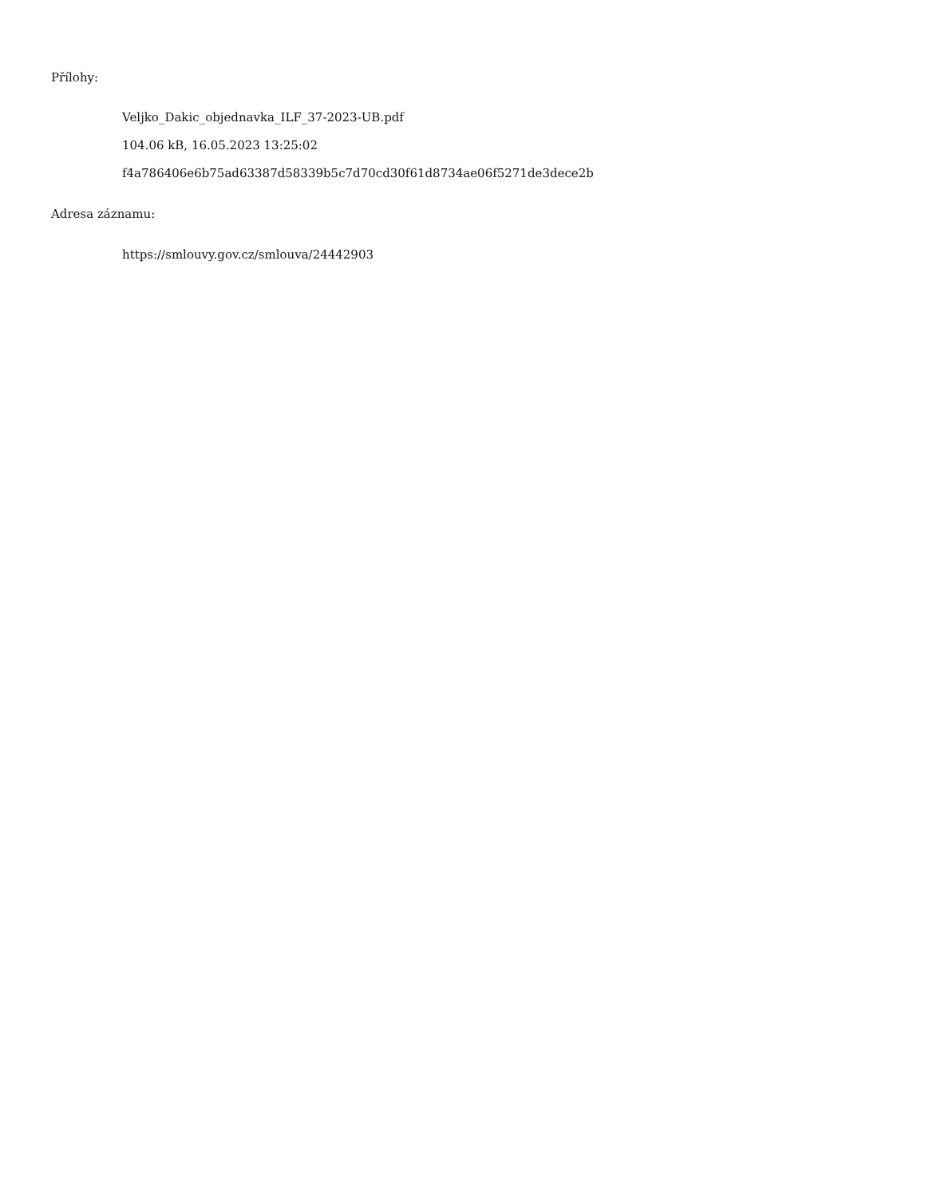Přílohy:
Veljko_Dakic_objednavka_ILF_37-2023-UB.pdf
104.06 kB, 16.05.2023 13:25:02
f4a786406e6b75ad63387d58339b5c7d70cd30f61d8734ae06f5271de3dece2b
Adresa záznamu:
https://smlouvy.gov.cz/smlouva/24442903